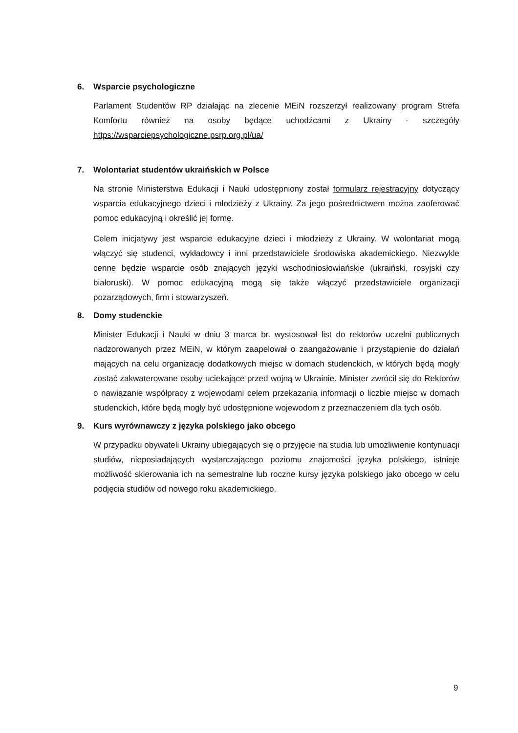6. Wsparcie psychologiczne
Parlament Studentów RP działając na zlecenie MEiN rozszerzył realizowany program Strefa Komfortu również na osoby będące uchodźcami z Ukrainy - szczegóły https://wsparciepsychologiczne.psrp.org.pl/ua/
7. Wolontariat studentów ukraińskich w Polsce
Na stronie Ministerstwa Edukacji i Nauki udostępniony został formularz rejestracyjny dotyczący wsparcia edukacyjnego dzieci i młodzieży z Ukrainy. Za jego pośrednictwem można zaoferować pomoc edukacyjną i określić jej formę.
Celem inicjatywy jest wsparcie edukacyjne dzieci i młodzieży z Ukrainy. W wolontariat mogą włączyć się studenci, wykładowcy i inni przedstawiciele środowiska akademickiego. Niezwykle cenne będzie wsparcie osób znających języki wschodniosłowiańskie (ukraiński, rosyjski czy białoruski). W pomoc edukacyjną mogą się także włączyć przedstawiciele organizacji pozarządowych, firm i stowarzyszeń.
8. Domy studenckie
Minister Edukacji i Nauki w dniu 3 marca br. wystosował list do rektorów uczelni publicznych nadzorowanych przez MEiN, w którym zaapelował o zaangażowanie i przystąpienie do działań mających na celu organizację dodatkowych miejsc w domach studenckich, w których będą mogły zostać zakwaterowane osoby uciekające przed wojną w Ukrainie. Minister zwrócił się do Rektorów o nawiązanie współpracy z wojewodami celem przekazania informacji o liczbie miejsc w domach studenckich, które będą mogły być udostępnione wojewodom z przeznaczeniem dla tych osób.
9. Kurs wyrównawczy z języka polskiego jako obcego
W przypadku obywateli Ukrainy ubiegających się o przyjęcie na studia lub umożliwienie kontynuacji studiów, nieposiadających wystarczającego poziomu znajomości języka polskiego, istnieje możliwość skierowania ich na semestralne lub roczne kursy języka polskiego jako obcego w celu podjęcia studiów od nowego roku akademickiego.
9